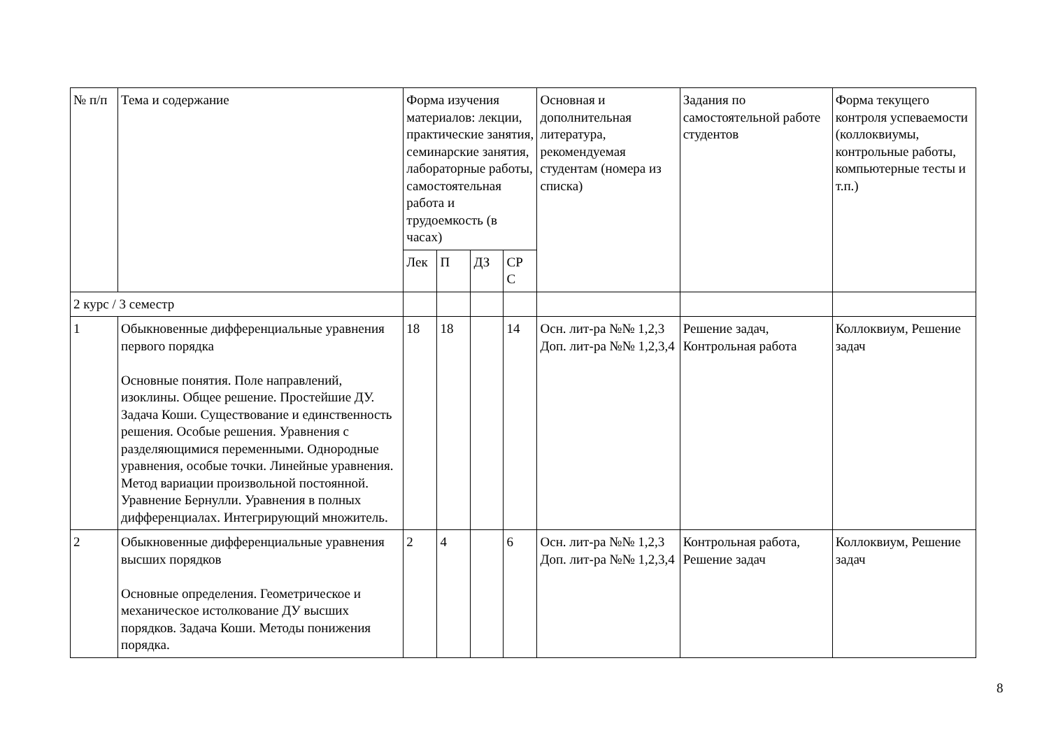| № п/п | Тема и содержание | Форма изучения материалов: лекции, практические занятия, семинарские занятия, лабораторные работы, самостоятельная работа и трудоемкость (в часах) | | | | Основная и дополнительная литература, рекомендуемая студентам (номера из списка) | Задания по самостоятельной работе студентов | Форма текущего контроля успеваемости (коллоквиумы, контрольные работы, компьютерные тесты и т.п.) |
| --- | --- | --- | --- | --- | --- | --- | --- | --- |
| | | Лек | П | ДЗ | СР С | | | |
| 2 курс / 3 семестр | | | | | | | | |
| 1 | Обыкновенные дифференциальные уравнения первого порядка Основные понятия. Поле направлений, изоклины. Общее решение. Простейшие ДУ. Задача Коши. Существование и единственность решения. Особые решения. Уравнения с разделяющимися переменными. Однородные уравнения, особые точки. Линейные уравнения. Метод вариации произвольной постоянной. Уравнение Бернулли. Уравнения в полных дифференциалах. Интегрирующий множитель. | 18 | 18 | | 14 | Осн. лит-ра №№ 1,2,3 Доп. лит-ра №№ 1,2,3,4 | Решение задач, Контрольная работа | Коллоквиум, Решение задач |
| 2 | Обыкновенные дифференциальные уравнения высших порядков Основные определения. Геометрическое и механическое истолкование ДУ высших порядков. Задача Коши. Методы понижения порядка. | 2 | 4 | | 6 | Осн. лит-ра №№ 1,2,3 Доп. лит-ра №№ 1,2,3,4 | Контрольная работа, Решение задач | Коллоквиум, Решение задач |
8